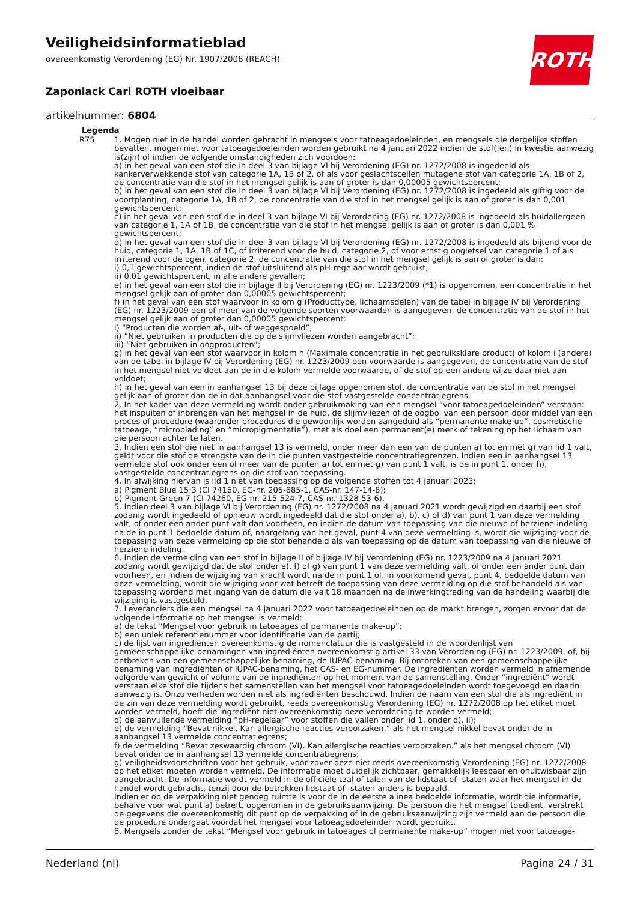Veiligheidsinformatieblad
overeenkomstig Verordening (EG) Nr. 1907/2006 (REACH)
Zaponlack Carl ROTH vloeibaar
artikelnummer: 6804
ROTH
Legenda
| R75 | 1. Mogen niet in de handel worden gebracht in mengsels voor tatoeagedoeleinden, en mengsels die dergelijke stoffen bevatten, mogen niet voor tatoeagedoeleinden worden gebruikt na 4 januari 2022 indien de stof(fen) in kwestie aanwezig is(zijn) of indien de volgende omstandigheden zich voordoen: a) in het geval van een stof die in deel 3 van bijlage VI bij Verordening (EG) nr. 1272/2008 is ingedeeld als kankerverwekkende stof van categorie 1A, 1B of 2, of als voor geslachtscellen mutagene stof van categorie 1A, 1B of 2, de concentratie van die stof in het mengsel gelijk is aan of groter is dan 0,00005 gewichtspercent; b) in het geval van een stof die in deel 3 van bijlage VI bij Verordening (EG) nr. 1272/2008 is ingedeeld als giftig voor de voortplanting, categorie 1A, 1B of 2, de concentratie van die stof in het mengsel gelijk is aan of groter is dan 0,001 gewichtspercent; c) in het geval van een stof die in deel 3 van bijlage VI bij Verordening (EG) nr. 1272/2008 is ingedeeld als huidallergeen van categorie 1, 1A of 1B, de concentratie van die stof in het mengsel gelijk is aan of groter is dan 0,001 % gewichtspercent; d) in het geval van een stof die in deel 3 van bijlage VI bij Verordening (EG) nr. 1272/2008 is ingedeeld als bijtend voor de huid, categorie 1, 1A, 1B of 1C, of irriterend voor de huid, categorie 2, of voor ernstig oogletsel van categorie 1 of als irriterend voor de ogen, categorie 2, de concentratie van die stof in het mengsel gelijk is aan of groter is dan: i) 0,1 gewichtspercent, indien de stof uitsluitend als pH-regelaar wordt gebruikt; ii) 0,01 gewichtspercent, in alle andere gevallen; e) in het geval van een stof die in bijlage II bij Verordening (EG) nr. 1223/2009 (*1) is opgenomen, een concentratie in het mengsel gelijk aan of groter dan 0,00005 gewichtspercent; f) in het geval van een stof waarvoor in kolom g (Producttype, lichaamsdelen) van de tabel in bijlage IV bij Verordening (EG) nr. 1223/2009 een of meer van de volgende soorten voorwaarden is aangegeven, de concentratie van de stof in het mengsel gelijk aan of groter dan 0,00005 gewichtspercent: i) “Producten die worden af-, uit- of weggespoeld”; ii) “Niet gebruiken in producten die op de slijmvliezen worden aangebracht”; iii) “Niet gebruiken in oogproducten”; g) in het geval van een stof waarvoor in kolom h (Maximale concentratie in het gebruiksklare product) of kolom i (andere) van de tabel in bijlage IV bij Verordening (EG) nr. 1223/2009 een voorwaarde is aangegeven, de concentratie van de stof in het mengsel niet voldoet aan de in die kolom vermelde voorwaarde, of de stof op een andere wijze daar niet aan voldoet; h) in het geval van een in aanhangsel 13 bij deze bijlage opgenomen stof, de concentratie van de stof in het mengsel gelijk aan of groter dan de in dat aanhangsel voor die stof vastgestelde concentratiegrens. 2. In het kader van deze vermelding wordt onder gebruikmaking van een mengsel “voor tatoeagedoeleinden” verstaan: het inspuiten of inbrengen van het mengsel in de huid, de slijmvliezen of de oogbol van een persoon door middel van een proces of procedure (waaronder procedures die gewoonlijk worden aangeduid als “permanente make-up”, cosmetische tatoeage, “microblading” en “micropigmentatie”), met als doel een permanent(e) merk of tekening op het lichaam van die persoon achter te laten. 3. Indien een stof die niet in aanhangsel 13 is vermeld, onder meer dan een van de punten a) tot en met g) van lid 1 valt, geldt voor die stof de strengste van de in die punten vastgestelde concentratiegrenzen. Indien een in aanhangsel 13 vermelde stof ook onder een of meer van de punten a) tot en met g) van punt 1 valt, is de in punt 1, onder h), vastgestelde concentratiegrens op die stof van toepassing. 4. In afwijking hiervan is lid 1 niet van toepassing op de volgende stoffen tot 4 januari 2023: a) Pigment Blue 15:3 (CI 74160, EG-nr. 205-685-1, CAS-nr. 147-14-8); b) Pigment Green 7 (CI 74260, EG-nr. 215-524-7, CAS-nr. 1328-53-6). 5. Indien deel 3 van bijlage VI bij Verordening (EG) nr. 1272/2008 na 4 januari 2021 wordt gewijzigd en daarbij een stof zodanig wordt ingedeeld of opnieuw wordt ingedeeld dat die stof onder a), b), c) of d) van punt 1 van deze vermelding valt, of onder een ander punt valt dan voorheen, en indien de datum van toepassing van die nieuwe of herziene indeling na de in punt 1 bedoelde datum of, naargelang van het geval, punt 4 van deze vermelding is, wordt die wijziging voor de toepassing van deze vermelding op die stof behandeld als van toepassing op de datum van toepassing van die nieuwe of herziene indeling. 6. Indien de vermelding van een stof in bijlage II of bijlage IV bij Verordening (EG) nr. 1223/2009 na 4 januari 2021 zodanig wordt gewijzigd dat de stof onder e), f) of g) van punt 1 van deze vermelding valt, of onder een ander punt dan voorheen, en indien de wijziging van kracht wordt na de in punt 1 of, in voorkomend geval, punt 4, bedoelde datum van deze vermelding, wordt die wijziging voor wat betreft de toepassing van deze vermelding op die stof behandeld als van toepassing wordend met ingang van de datum die valt 18 maanden na de inwerkingtreding van de handeling waarbij die wijziging is vastgesteld. 7. Leveranciers die een mengsel na 4 januari 2022 voor tatoeagedoeleinden op de markt brengen, zorgen ervoor dat de volgende informatie op het mengsel is vermeld: a) de tekst “Mengsel voor gebruik in tatoeages of permanente make-up”; b) een uniek referentienummer voor identificatie van de partij; c) de lijst van ingrediënten overeenkomstig de nomenclatuur die is vastgesteld in de woordenlijst van gemeenschappelijke benamingen van ingrediënten overeenkomstig artikel 33 van Verordening (EG) nr. 1223/2009, of, bij ontbreken van een gemeenschappelijke benaming, de IUPAC-benaming. Bij ontbreken van een gemeenschappelijke benaming van ingrediënten of IUPAC-benaming, het CAS- en EG-nummer. De ingrediënten worden vermeld in afnemende volgorde van gewicht of volume van de ingrediënten op het moment van de samenstelling. Onder “ingrediënt” wordt verstaan elke stof die tijdens het samenstellen van het mengsel voor tatoeagedoeleinden wordt toegevoegd en daarin aanwezig is. Onzuiverheden worden niet als ingrediënten beschouwd. Indien de naam van een stof die als ingrediënt in de zin van deze vermelding wordt gebruikt, reeds overeenkomstig Verordening (EG) nr. 1272/2008 op het etiket moet worden vermeld, hoeft die ingrediënt niet overeenkomstig deze verordening te worden vermeld; d) de aanvullende vermelding “pH-regelaar” voor stoffen die vallen onder lid 1, onder d), ii); e) de vermelding “Bevat nikkel. Kan allergische reacties veroorzaken.” als het mengsel nikkel bevat onder de in aanhangsel 13 vermelde concentratiegrens; f) de vermelding “Bevat zeswaardig chroom (VI). Kan allergische reacties veroorzaken.” als het mengsel chroom (VI) bevat onder de in aanhangsel 13 vermelde concentratiegrens; g) veiligheidsvoorschriften voor het gebruik, voor zover deze niet reeds overeenkomstig Verordening (EG) nr. 1272/2008 op het etiket moeten worden vermeld. De informatie moet duidelijk zichtbaar, gemakkelijk leesbaar en onuitwisbaar zijn aangebracht. De informatie wordt vermeld in de officiële taal of talen van de lidstaat of -staten waar het mengsel in de handel wordt gebracht, tenzij door de betrokken lidstaat of -staten anders is bepaald. Indien er op de verpakking niet genoeg ruimte is voor de in de eerste alinea bedoelde informatie, wordt die informatie, behalve voor wat punt a) betreft, opgenomen in de gebruiksaanwijzing. De persoon die het mengsel toedient, verstrekt de gegevens die overeenkomstig dit punt op de verpakking of in de gebruiksaanwijzing zijn vermeld aan de persoon die de procedure ondergaat voordat het mengsel voor tatoeagedoeleinden wordt gebruikt. 8. Mengsels zonder de tekst “Mengsel voor gebruik in tatoeages of permanente make-up” mogen niet voor tatoeage- |
Nederland (nl) Pagina 24 / 31